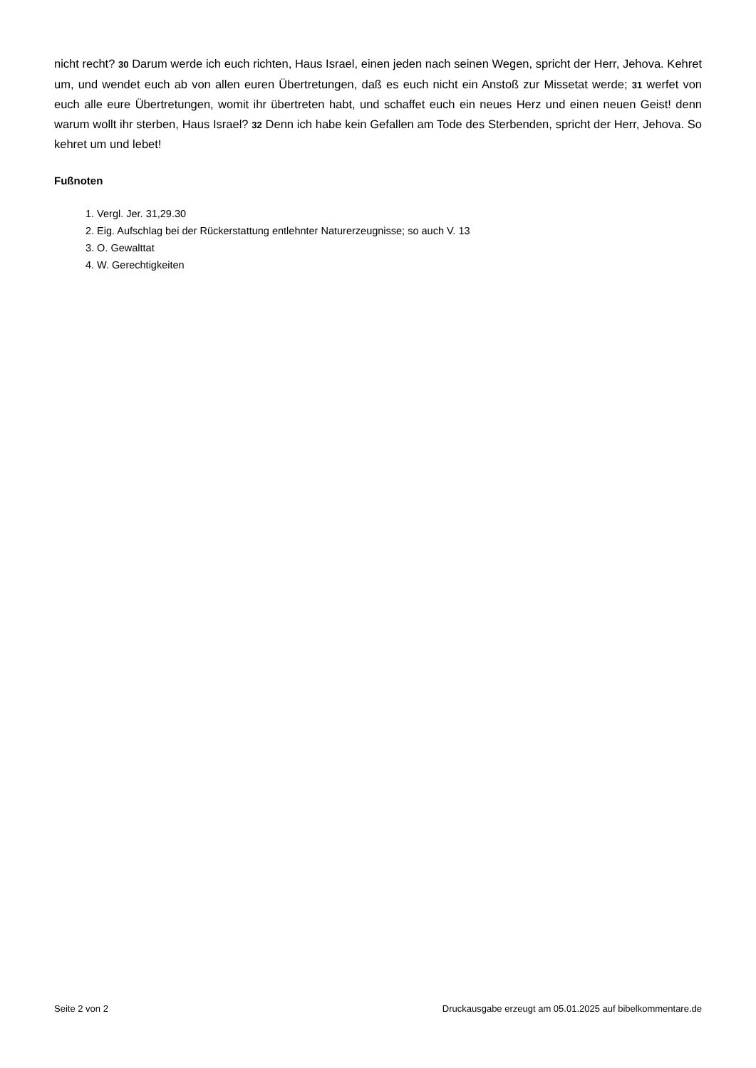nicht recht? 30 Darum werde ich euch richten, Haus Israel, einen jeden nach seinen Wegen, spricht der Herr, Jehova. Kehret um, und wendet euch ab von allen euren Übertretungen, daß es euch nicht ein Anstoß zur Missetat werde; 31 werfet von euch alle eure Übertretungen, womit ihr übertreten habt, und schaffet euch ein neues Herz und einen neuen Geist! denn warum wollt ihr sterben, Haus Israel? 32 Denn ich habe kein Gefallen am Tode des Sterbenden, spricht der Herr, Jehova. So kehret um und lebet!
Fußnoten
1. Vergl. Jer. 31,29.30
2. Eig. Aufschlag bei der Rückerstattung entlehnter Naturerzeugnisse; so auch V. 13
3. O. Gewalttat
4. W. Gerechtigkeiten
Seite 2 von 2 Druckausgabe erzeugt am 05.01.2025 auf bibelkommentare.de